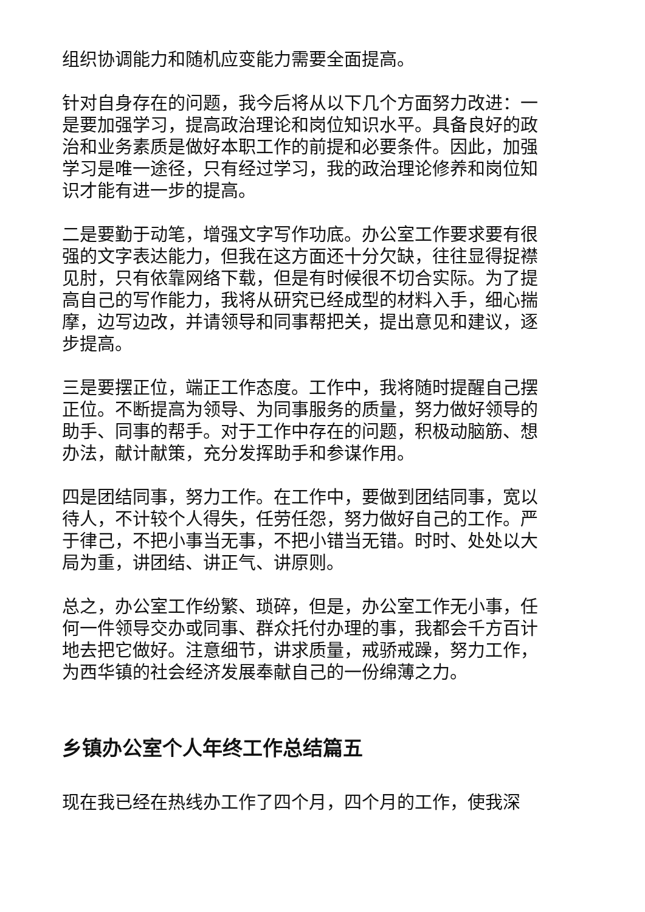组织协调能力和随机应变能力需要全面提高。
针对自身存在的问题，我今后将从以下几个方面努力改进：一是要加强学习，提高政治理论和岗位知识水平。具备良好的政治和业务素质是做好本职工作的前提和必要条件。因此，加强学习是唯一途径，只有经过学习，我的政治理论修养和岗位知识才能有进一步的提高。
二是要勤于动笔，增强文字写作功底。办公室工作要求要有很强的文字表达能力，但我在这方面还十分欠缺，往往显得捉襟见肘，只有依靠网络下载，但是有时候很不切合实际。为了提高自己的写作能力，我将从研究已经成型的材料入手，细心揣摩，边写边改，并请领导和同事帮把关，提出意见和建议，逐步提高。
三是要摆正位，端正工作态度。工作中，我将随时提醒自己摆正位。不断提高为领导、为同事服务的质量，努力做好领导的助手、同事的帮手。对于工作中存在的问题，积极动脑筋、想办法，献计献策，充分发挥助手和参谋作用。
四是团结同事，努力工作。在工作中，要做到团结同事，宽以待人，不计较个人得失，任劳任怨，努力做好自己的工作。严于律己，不把小事当无事，不把小错当无错。时时、处处以大局为重，讲团结、讲正气、讲原则。
总之，办公室工作纷繁、琐碎，但是，办公室工作无小事，任何一件领导交办或同事、群众托付办理的事，我都会千方百计地去把它做好。注意细节，讲求质量，戒骄戒躁，努力工作，为西华镇的社会经济发展奉献自己的一份绵薄之力。
乡镇办公室个人年终工作总结篇五
现在我已经在热线办工作了四个月，四个月的工作，使我深